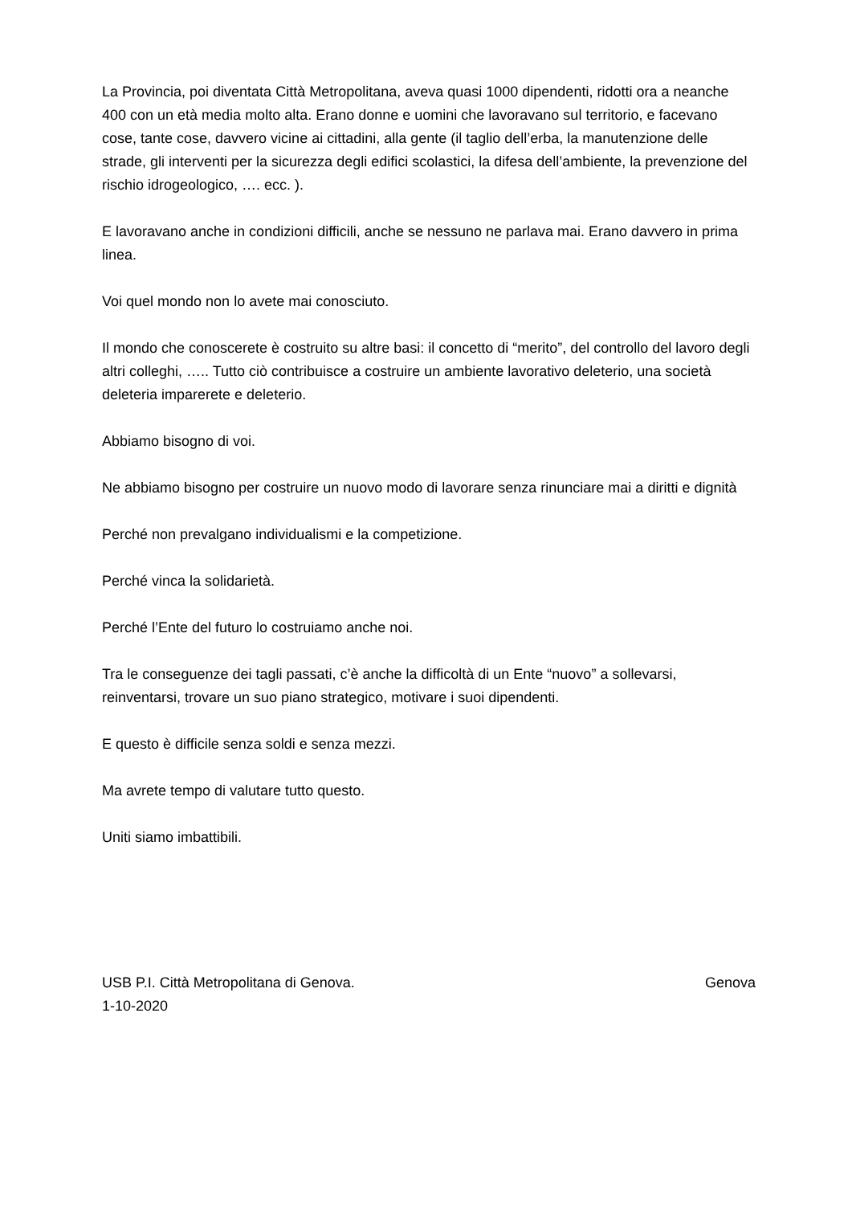La Provincia, poi diventata Città Metropolitana, aveva quasi 1000 dipendenti, ridotti ora a neanche 400 con un età media molto alta. Erano donne e uomini che lavoravano sul territorio, e facevano cose, tante cose, davvero vicine ai cittadini, alla gente (il taglio dell’erba, la manutenzione delle strade, gli interventi per la sicurezza degli edifici scolastici, la difesa dell’ambiente, la prevenzione del rischio idrogeologico, …. ecc. ).
E lavoravano anche in condizioni difficili, anche se nessuno ne parlava mai. Erano davvero in prima linea.
Voi quel mondo non lo avete mai conosciuto.
Il mondo che conoscerete è costruito su altre basi: il concetto di “merito”, del controllo del lavoro degli altri colleghi, ….. Tutto ciò contribuisce a costruire un ambiente lavorativo deleterio, una società deleteria imparerete e deleterio.
Abbiamo bisogno di voi.
Ne abbiamo bisogno per costruire un nuovo modo di lavorare senza rinunciare mai a diritti e dignità
Perché non prevalgano individualismi e la competizione.
Perché vinca la solidarietà.
Perché l’Ente del futuro lo costruiamo anche noi.
Tra le conseguenze dei tagli passati, c’è anche la difficoltà di un Ente “nuovo” a sollevarsi, reinventarsi, trovare un suo piano strategico, motivare i suoi dipendenti.
E questo è difficile senza soldi e senza mezzi.
Ma avrete tempo di valutare tutto questo.
Uniti siamo imbattibili.
USB P.I. Città Metropolitana di Genova. Genova
1-10-2020